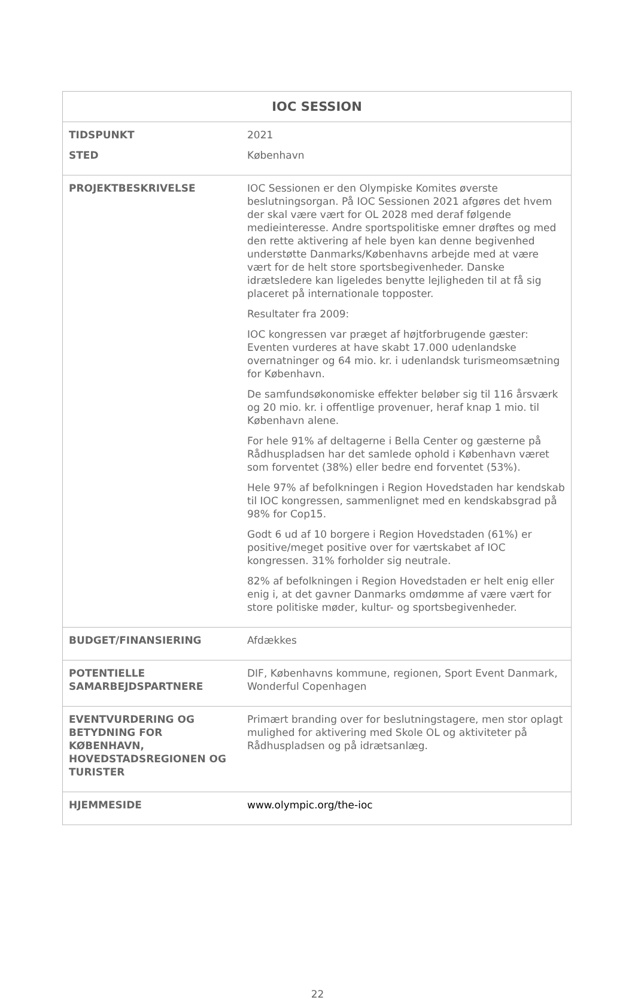| IOC SESSION | |
| --- | --- |
| TIDSPUNKT STED | 2021 København |
| PROJEKTBESKRIVELSE | IOC Sessionen er den Olympiske Komites øverste beslutningsorgan. På IOC Sessionen 2021 afgøres det hvem der skal være vært for OL 2028 med deraf følgende medieinteresse. Andre sportspolitiske emner drøftes og med den rette aktivering af hele byen kan denne begivenhed understøtte Danmarks/Københavns arbejde med at være vært for de helt store sportsbegivenheder. Danske idrætsledere kan ligeledes benytte lejligheden til at få sig placeret på internationale topposter. Resultater fra 2009: IOC kongressen var præget af højtforbrugende gæster: Eventen vurderes at have skabt 17.000 udenlandske overnatninger og 64 mio. kr. i udenlandsk turismeomsætning for København. De samfundsøkonomiske effekter beløber sig til 116 årsværk og 20 mio. kr. i offentlige provenuer, heraf knap 1 mio. til København alene. For hele 91% af deltagerne i Bella Center og gæsterne på Rådhuspladsen har det samlede ophold i København været som forventet (38%) eller bedre end forventet (53%). Hele 97% af befolkningen i Region Hovedstaden har kendskab til IOC kongressen, sammenlignet med en kendskabsgrad på 98% for Cop15. Godt 6 ud af 10 borgere i Region Hovedstaden (61%) er positive/meget positive over for værtskabet af IOC kongressen. 31% forholder sig neutrale. 82% af befolkningen i Region Hovedstaden er helt enig eller enig i, at det gavner Danmarks omdømme af være vært for store politiske møder, kultur- og sportsbegivenheder. |
| BUDGET/FINANSIERING | Afdækkes |
| POTENTIELLE SAMARBEJDSPARTNERE | DIF, Københavns kommune, regionen, Sport Event Danmark, Wonderful Copenhagen |
| EVENTVURDERING OG BETYDNING FOR KØBENHAVN, HOVEDSTADSREGIONEN OG TURISTER | Primært branding over for beslutningstagere, men stor oplagt mulighed for aktivering med Skole OL og aktiviteter på Rådhuspladsen og på idrætsanlæg. |
| HJEMMESIDE | www.olympic.org/the-ioc |
22